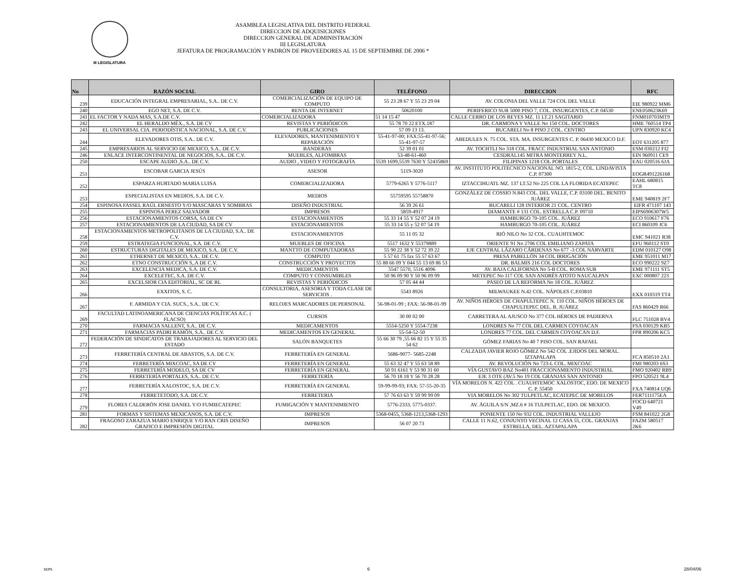III LEGISLATURA
ASAMBLEA LEGISLATIVA DEL DISTRITO FEDERAL
DIRECCION DE ADQUISICIONES
DIRECCION GENERAL DE ADMINISTRACIÓN
III LEGISLATURA
JEFATURA DE PROGRAMACIÓN Y PADRÓN DE PROVEEDORES AL 15 DE SEPTIEMBRE DE 2006 *
| No | RAZÓN SOCIAL | GIRO | TELÉFONO | DIRECCION | RFC |
| --- | --- | --- | --- | --- | --- |
| 239 | EDUCACIÓN INTEGRAL EMPRESARIAL, S.A.. DE C.V. | COMERCIALIZACIÓN DE EQUIPO DE COMPUTO | 55 23 28 67 Y 55 23 29 04 | AV. COLONIA DEL VALLE 724 COL DEL VALLE | EIE 980922 MM6 |
| 240 | EGO NET, S.A. DE C.V. | RENTA DE INTERNET | 50620100 | PERIFERICO SUR 5000 PISO 7, COL. INSURGENTES, C.P. 04530 | ENE050623K69 |
| 241 | EL FACTOR Y NADA MAS, S.A.DE C.V. | COMERCIALIZADORA | 51 14 15 47 | CALLE CERRO DE LOS REYES MZ. 11 LT.21 SAGITARIO | FNM010703MT9 |
| 242 | EL HERALDO MÉX., S.A. DE CV | REVISTAS Y PERIÓDICOS | 55 78 70 22 ETX.187 | DR. CARMONA Y VALLE No 150 COL. DOCTORES | HME 760514 TP4 |
| 243 | EL UNIVERSAL CIA. PERIODÍSTICA NACIONAL, S.A. DE C.V. | PUBLICACIONES | 57 09 13 13. | BUCARELI No 8 PISO 2 COL. CENTRO | UPN 830920 KC4 |
| 244 | ELEVADORES OTIS, S.A.. DE C.V. | ELEVADORES, MANTENIMIENTO Y REPARACIÓN | 55-41-97-00; FAX:55-41-97-56; 55-41-97-57 | ABEDULES N. 75 COL. STA. MA. INSURGENTES C. P. 06430 MEXICO D.F. | EOT 631205 877 |
| 245 | EMPRESARIOS AL SERVICIO DE MEXICO, S.A.. DE C.V. | BANDERAS | 52 39 01 01 | AV. TOCHTLI No 318 COL. FRACC INDUSTRIAL SAN ANTONIO | ESM 030212 FI2 |
| 246 | ENLACE INTERCONTINENTAL DE NEGOCIOS, S.A.. DE C.V. | MUEBLES, ALFOMBRAS | 53-48-61-460 | CESDRAL145 MITRA MONTERREY N.L. | EIN 960911 CE9 |
| 250 | ESCAPE AUDIO ,S.A.. DE C.V. | AUDIO , VIDEO Y FOTOGRAFÍA | 5539 1699,5539 7630 Y 52435869 | FILIPINAS 1218 COL PORTALES | EAU 020516 6JA |
| 251 | ESCOBAR GARCIA JESÚS | ASESOR | 5119-3020 | AV. INSTITUTO POLITECNICO NACIONAL NO. 1815-2, COL. LINDAVISTA C.P. 07300 | EOGR491226168 |
| 252 | ESPARZA HURTADO MARIA LUISA | COMERCIALIZADORA | 5779-6265 Y 5776-5117 | IZTACCIHUATL MZ. 137 LT.52 No 225 COL LA FLORIDA ECATEPEC | EAHL 680815 TC8 |
| 253 | ESPECIALISTAS EN MEDIOS, S.A. DE C.V. | MEDIOS | 55759595 55758870 | GONZÁLEZ DE COSSIO N.843 COL. DEL VALLE, C.P. 03100 DEL. BENITO JUÁREZ | EME 940819 2F7 |
| 254 | ESPINOSA FASSEL RAÚL ERNESTO Y/O MASCARAS Y SOMBRAS | DISEÑO INDUSTRIAL | 56 39 26 61 | BUCARELI 128 INTERIOR 21 COL. CENTRO | EIFR 471107 143 |
| 255 | ESPINOSA PEREZ SALVADOR | IMPRESOS | 5859-4917 | DIAMANTE # 131 COL. ESTRELLA C.P. 09710 | EIPS6906307W5 |
| 256 | ESTACIONAMIENTOS CORSA, SA DE CV | ESTACIONAMIENTOS | 55 33 14 55 Y 52 07 24 19 | HAMBURGO 70-105 COL. JUÁREZ | ECO 910617 F76 |
| 257 | ESTACIONAMIENTOS DE LA CIUDAD, SA DE CV | ESTACIONAMIENTOS | 55 33 14 55 y 52 07 54 19 | HAMBURGO 70-105 COL. JUÁREZ | ECI 860109 JC6 |
| 258 | ESTACIONAMIENTOS METROPOLITANOS DE LA CIUDAD, S.A.. DE C.V. | ESTACIONAMIENTOS | 55 11 05 32 | RIÓ NILO No 32 COL. CUAUHTEMOC | EMC 941021 R38 |
| 259 | ESTRATEGIA FUNCIONAL, S.A. DE C.V. | MUEBLES DE OFICINA | 5517 1632 Y 55379889 | ORIENTE 91 No 2706 COL EMILIANO ZAPATA | EFU 960112 ST0 |
| 260 | ESTRUCTURAS DIGITALES DE MEXICO, S.A.. DE C.V. | MANTTO DE COMPUTADORAS | 55 90 22 38 Y 52 72 39 22 | EJE CENTRAL LÁZARO CÁRDENAS No 677 -3 COL NARVARTE | EDM 010127 O98 |
| 261 | ETHERNET DE MEXICO, S.A.. DE C.V. | COMPUTO | 5 57 61 75 fax 55 57 63 67 | PRESA PABELLÓN 34 COL IRRIGACIÓN | EME 951011 M17 |
| 262 | ETNO CONSTRUCCIÓN S,.A DE C.V. | CONSTRUCCIÓN Y PROYECTOS | 55 88 66 09 Y 044 55 13 69 86 53 | DR. BALMIS 216 COL DOCTORES | ECO 990222 9Z7 |
| 263 | EXCELENCIA MEDICA, S.A. DE C.V. | MEDICAMENTOS | 5547 5570, 5516 4096 | AV. BAJA CALIFORNIA No 5-B COL. ROMA SUR | EME 971111 ST5 |
| 264 | EXCELETEC, S.A. DE C.V. | COMPUTO Y CONSUMIBLES | 50 96 09 90 Y 50 96 09 99 | METEPEC No 117 COL SAN ANDRÉS ATOTO NAUCALPAN | EXC 000807 223 |
| 265 | EXCELSIOR CIA EDITORIAL, SC DE RL | REVISTAS Y PERIÓDICOS | 57 05 44 44 | PASEO DE LA REFORMA No 18 COL. JUÁREZ | |
| 266 | EXXITOS, S. C. | CONSULTORIA, ASESORIA Y TODA CLASE DE SERVICIOS . | 5543 8926 | MILWAUKEE N.42 COL. NÁPOLES C.P.03810 | EXX 010319 TT4 |
| 267 | F. ARMIDA Y CIA. SUCS., S.A.. DE C.V. | RELOJES MARCADORES DE PERSONAL | 56-98-01-99 ; FAX: 56-98-01-99 | AV. NIÑOS HÉROES DE CHAPULTEPEC N. 110 COL. NIÑOS HÉROES DE CHAPULTEPEC DEL. B. JUÁREZ | FAS 860429 R66 |
| 269 | FACULTAD LATINOAMERICANA DE CIENCIAS POLÍTICAS A.C. ( FLACSO) | CURSOS | 30 00 02 00 | CARRETERA AL AJUSCO No 377 COL HÉROES DE PADIERNA | FLC 751028 BV4 |
| 270 | FARMACIA SALLENT, S.A.. DE C.V. | MEDICAMENTOS | 5554-5250 Y 5554-7238 | LONDRES No 77 COL DEL CARMEN COYOACAN | FSA 030129 KB5 |
| 271 | FARMACIAS PADRI RAMÓN, S.A.. DE C.V. | MEDICAMENTOS EN GENERAL | 55-54-52-50 | LONDRES 77 COL. DEL CARMEN COYOACAN D.F. | FPR 890206 KC5 |
| 272 | FEDERACIÓN DE SINDICATOS DE TRABAJADORES AL SERVICIO DEL ESTADO | SALÓN BANQUETES | 55 66 30 79 ,55 66 82 15 Y 55 35 54 62 | GÓMEZ FARIAS No 40 7 PISO COL. SAN RAFAEL | |
| 273 | FERRETERÍA CENTRAL DE ABASTOS, S.A. DE C.V. | FERRETERÍA EN GENERAL | 5686-9077- 5685-2248 | CALZADA JAVIER ROJO GÓMEZ No 542 COL .EJIDOS DEL MORAL. IZTAPALAPA | FCA 850510 2A1 |
| 274 | FERRETERÍA MIXCOAC, SA DE CV | FERRETERÍA EN GENERAL | 55 63 32 47 Y 55 63 58 89 | AV. REVOLUCIÓN No 723-L COL. MIXCOAC | FMI 980203 6S3 |
| 275 | FERRETERÍA MODELO, SA DE CV | FERRETERÍA EN GENERAL | 50 91 6161 Y 53 90 31 60 | VÍA GUSTAVO BAZ No401 FRACCIONAMIENTO INDUSTRIAL | FMO 920402 RB9 |
| 276 | FERRETERÍA PORTALES, S.A.. DE C.V. | FERRETERÍA | 56 70 18 18 Y 56 70 28 28 | EJE 3 OTE (AV.5 No 19 COL GRANJAS SAN ANTONIO | FPO 520521 9L4 |
| 277 | FERRETERÍA XALOSTOC, S.A. DE C.V. | FERRETERÍA EN GENERAL | 59-99-99-93; FAX: 57-55-20-35 | VÍA MORELOS N. 422 COL . CUAUHTEMOC XALOSTOC, EDO. DE MEXICO C. P. 55450 | FXA 740814 UQ6 |
| 278 | FERRETETODO, S.A. DE C.V. | FERRETERIA | 57 76 63 63 Y 59 99 99 09 | VIA MORELOS No 302 TULPETLAC, ECATEPEC DE MORELOS | FER7111175EA |
| 279 | FLORES CALDERÓN JOSE DANIEL Y/O FUMIECATEPEC | FUMIGACIÓN Y MANTENIMIENTO | 5776-2333. 5775-0337. | AV. ÁGUILA S/N ,MZ.6 # 16 TULPETLAC, EDO. DE MEXICO. | FOCD 640721 V49 |
| 281 | FORMAS Y SISTEMAS MEXICANOS, S.A. DE C.V. | IMPRESOS | 5368-0455, 5368-1213,5368-1293 | PONIENTE 150 No 932 COL. INDUSTRIAL VALLEJO | FSM 841022 2G8 |
| 282 | FRAGOSO ZARAZUA MARIO ENRIQUE Y/O RAN CRIS DISEÑO GRAFICO E IMPRESIÓN DIGITAL | IMPRESOS | 56 07 20 73 | CALLE 11 N.62, CONJUNTO VECINAL 12 CASA 55, COL. GRANJAS ESTRELLA, DEL. AZTAPALAPA | FAZM 580517 2K6 |
scm. 6 28/04/06